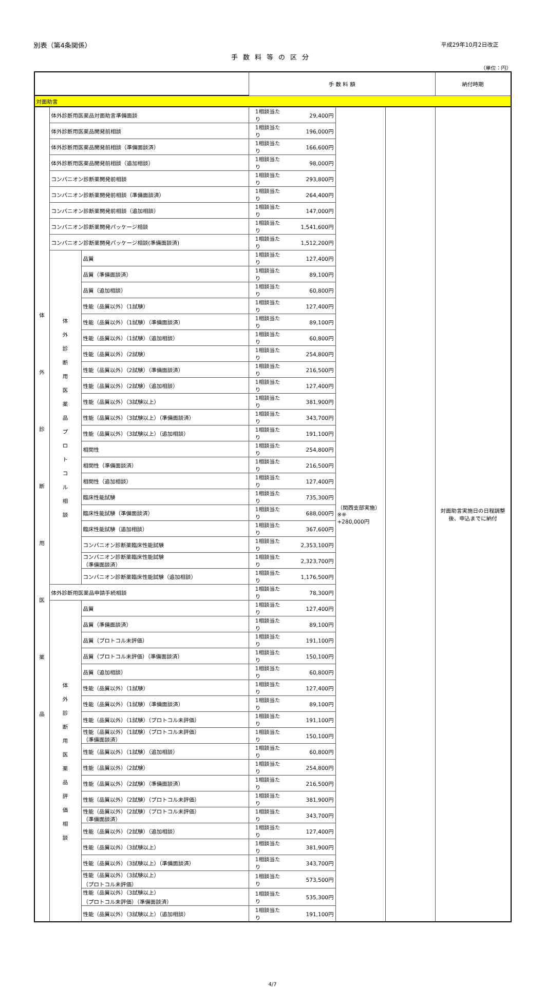別表（第4条関係） 平成29年10月2日改正
手数料等の区分
（単位：円）
| | | | 手 数 料 額 | | | | 納付時期 |
| 対面助言 | | | | | | | |
| 体 外 診 断 用 医 薬 品 | 体外診断用医薬品対面助言準備面談 | | 1相談当たり | 29,400円 | （関西支部実施） ※※ +280,000円 | | 対面助言実施日の日程調整後、申込までに納付 |
| | 体外診断用医薬品開発前相談 | | 1相談当たり | 196,000円 | | | |
| | 体外診断用医薬品開発前相談（準備面談済） | | 1相談当たり | 166,600円 | | | |
| | 体外診断用医薬品開発前相談（追加相談） | | 1相談当たり | 98,000円 | | | |
| | コンパニオン診断薬開発前相談 | | 1相談当たり | 293,800円 | | | |
| | コンパニオン診断薬開発前相談（準備面談済） | | 1相談当たり | 264,400円 | | | |
| | コンパニオン診断薬開発前相談（追加相談） | | 1相談当たり | 147,000円 | | | |
| | コンパニオン診断薬開発パッケージ相談 | | 1相談当たり | 1,541,600円 | | | |
| | コンパニオン診断薬開発パッケージ相談(準備面談済) | | 1相談当たり | 1,512,200円 | | | |
| | 体 外 診 断 用 医 薬 品 プ ロ ト コ ル 相 談 | 品質 | 1相談当たり | 127,400円 | | | |
| | | 品質（準備面談済） | 1相談当たり | 89,100円 | | | |
| | | 品質（追加相談） | 1相談当たり | 60,800円 | | | |
| | | 性能（品質以外）（1試験） | 1相談当たり | 127,400円 | | | |
| | | 性能（品質以外）（1試験）（準備面談済） | 1相談当たり | 89,100円 | | | |
| | | 性能（品質以外）（1試験）（追加相談） | 1相談当たり | 60,800円 | | | |
| | | 性能（品質以外）（2試験） | 1相談当たり | 254,800円 | | | |
| | | 性能（品質以外）（2試験）（準備面談済） | 1相談当たり | 216,500円 | | | |
| | | 性能（品質以外）（2試験）（追加相談） | 1相談当たり | 127,400円 | | | |
| | | 性能（品質以外）（3試験以上） | 1相談当たり | 381,900円 | | | |
| | | 性能（品質以外）（3試験以上）（準備面談済） | 1相談当たり | 343,700円 | | | |
| | | 性能（品質以外）（3試験以上）（追加相談） | 1相談当たり | 191,100円 | | | |
| | | 相関性 | 1相談当たり | 254,800円 | | | |
| | | 相関性（準備面談済） | 1相談当たり | 216,500円 | | | |
| | | 相関性（追加相談） | 1相談当たり | 127,400円 | | | |
| | | 臨床性能試験 | 1相談当たり | 735,300円 | | | |
| | | 臨床性能試験（準備面談済） | 1相談当たり | 688,000円 | | | |
| | | 臨床性能試験（追加相談） | 1相談当たり | 367,600円 | | | |
| | | コンパニオン診断薬臨床性能試験 | 1相談当たり | 2,353,100円 | | | |
| | | コンパニオン診断薬臨床性能試験 （準備面談済） | 1相談当たり | 2,323,700円 | | | |
| | | コンパニオン診断薬臨床性能試験（追加相談） | 1相談当たり | 1,176,500円 | | | |
| | 体外診断用医薬品申請手続相談 | | 1相談当たり | 78,300円 | | | |
| | 体 外 診 断 用 医 薬 品 評 価 相 談 | 品質 | 1相談当たり | 127,400円 | | | |
| | | 品質（準備面談済） | 1相談当たり | 89,100円 | | | |
| | | 品質（プロトコル未評価） | 1相談当たり | 191,100円 | | | |
| | | 品質（プロトコル未評価）（準備面談済） | 1相談当たり | 150,100円 | | | |
| | | 品質（追加相談） | 1相談当たり | 60,800円 | | | |
| | | 性能（品質以外）（1試験） | 1相談当たり | 127,400円 | | | |
| | | 性能（品質以外）（1試験）（準備面談済） | 1相談当たり | 89,100円 | | | |
| | | 性能（品質以外）（1試験）（プロトコル未評価） | 1相談当たり | 191,100円 | | | |
| | | 性能（品質以外）（1試験）（プロトコル未評価） （準備面談済） | 1相談当たり | 150,100円 | | | |
| | | 性能（品質以外）（1試験）（追加相談） | 1相談当たり | 60,800円 | | | |
| | | 性能（品質以外）（2試験） | 1相談当たり | 254,800円 | | | |
| | | 性能（品質以外）（2試験）（準備面談済） | 1相談当たり | 216,500円 | | | |
| | | 性能（品質以外）（2試験）（プロトコル未評価） | 1相談当たり | 381,900円 | | | |
| | | 性能（品質以外）（2試験）（プロトコル未評価） （準備面談済） | 1相談当たり | 343,700円 | | | |
| | | 性能（品質以外）（2試験）（追加相談） | 1相談当たり | 127,400円 | | | |
| | | 性能（品質以外）（3試験以上） | 1相談当たり | 381,900円 | | | |
| | | 性能（品質以外）（3試験以上）（準備面談済） | 1相談当たり | 343,700円 | | | |
| | | 性能（品質以外）（3試験以上） （プロトコル未評価） | 1相談当たり | 573,500円 | | | |
| | | 性能（品質以外）（3試験以上） （プロトコル未評価）（準備面談済） | 1相談当たり | 535,300円 | | | |
| | | 性能（品質以外）（3試験以上）（追加相談） | 1相談当たり | 191,100円 | | | |
4/7